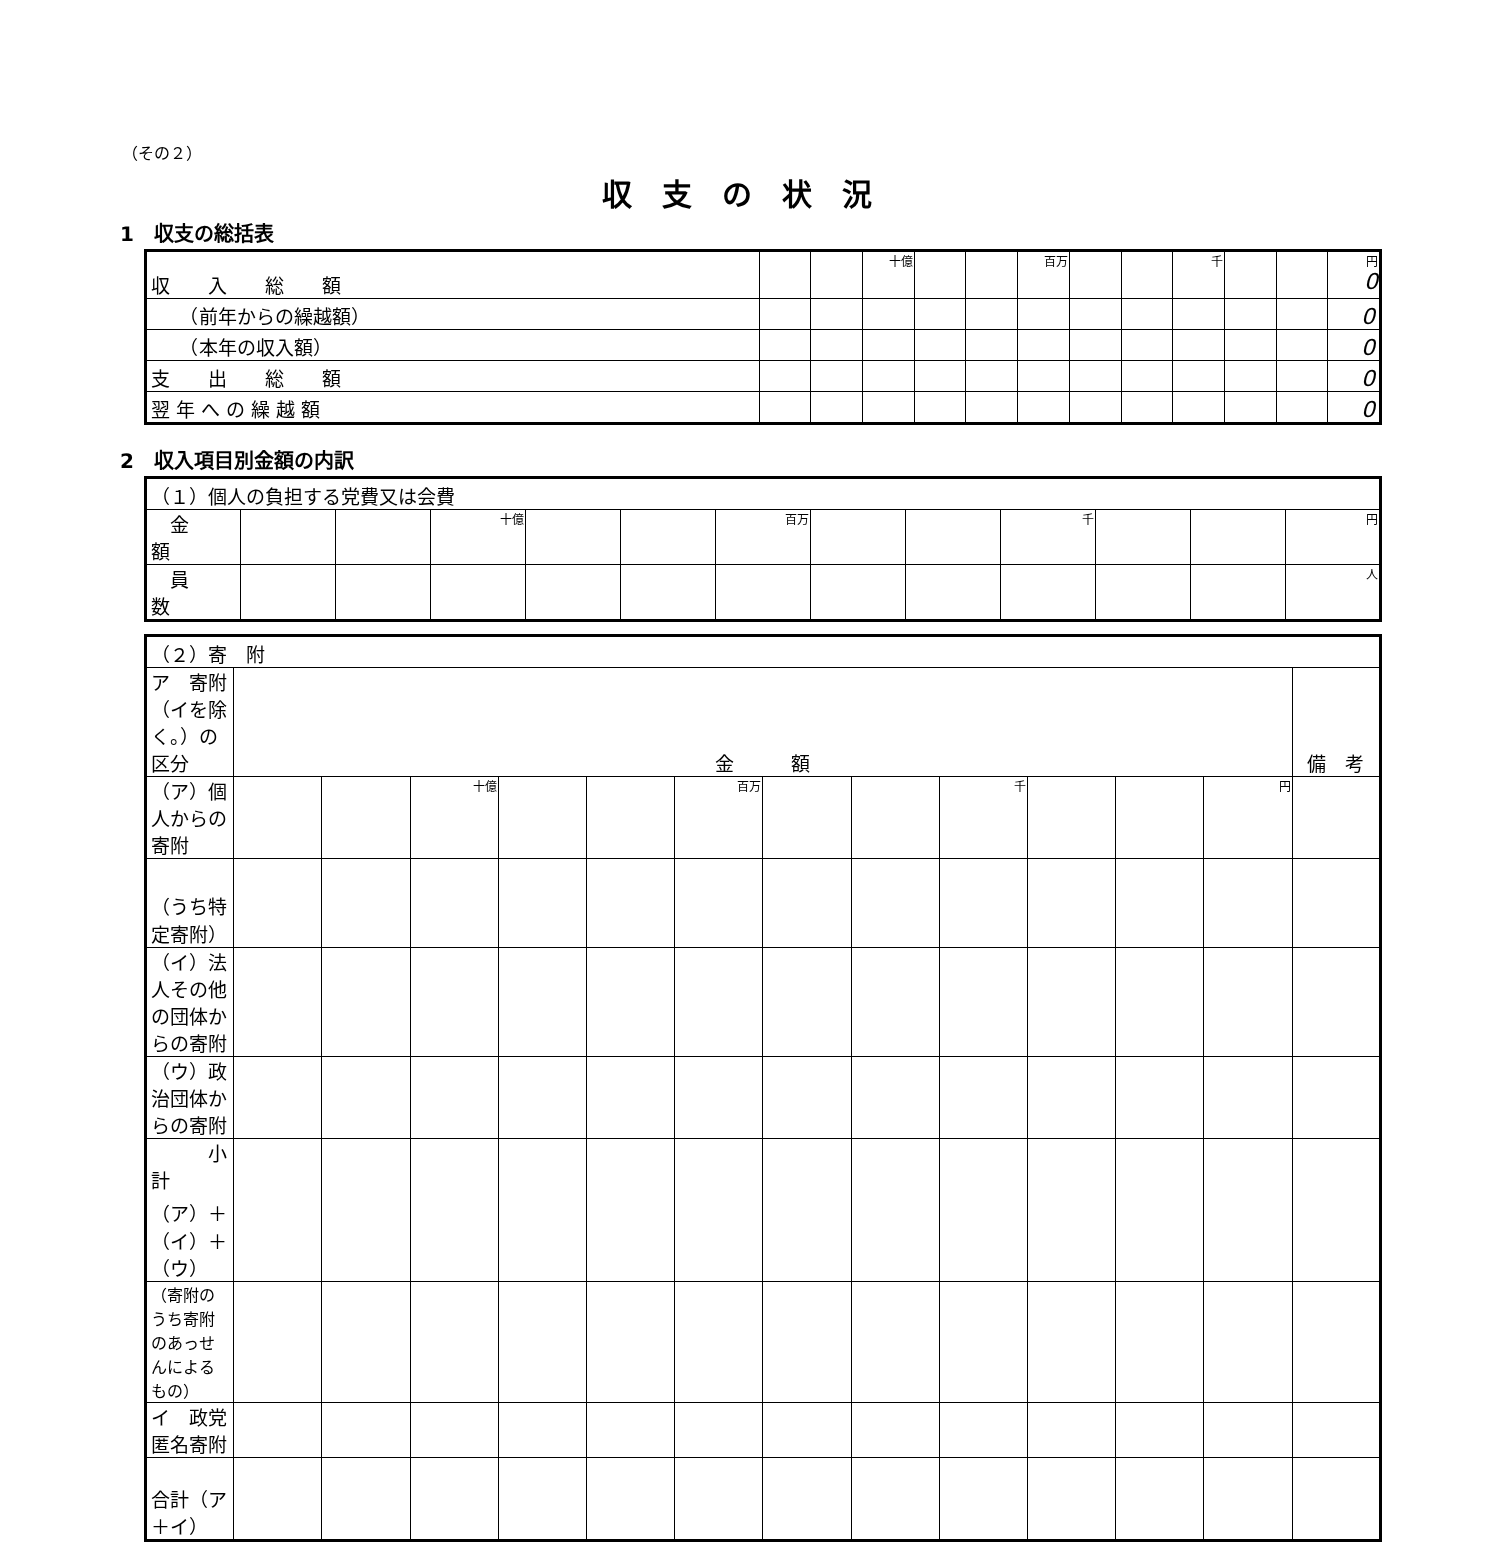（その２）
収支の状況
1　収支の総括表
| 収 入 総 額 | | | 十億 | | | 百万 | | | 千 | | | 円 0 |
| （前年からの繰越額） | | | | | | | | | | | | 0 |
| （本年の収入額） | | | | | | | | | | | | 0 |
| 支 出 総 額 | | | | | | | | | | | | 0 |
| 翌 年 へ の 繰 越 額 | | | | | | | | | | | | 0 |
2　収入項目別金額の内訳
| （１）個人の負担する党費又は会費 | | | | | | | | | | | | |
| 金 額 | | | 十億 | | | 百万 | | | 千 | | | 円 |
| 員 数 | | | | | | | | | | | | 人 |
| （２）寄 附 | | | | | | | | | | | | | |
| ア 寄附（イを除く。）の区分 | 金 額 | | | | | | | | | | | | 備 考 |
| （ア）個人からの寄附 | | | 十億 | | | 百万 | | | 千 | | | 円 | |
| （うち特定寄附） | | | | | | | | | | | | | |
| （イ）法人その他の団体からの寄附 | | | | | | | | | | | | | |
| （ウ）政治団体からの寄附 | | | | | | | | | | | | | |
| 小計 （ア）＋（イ）＋（ウ） | | | | | | | | | | | | | |
| （寄附のうち寄附のあっせんによるもの） | | | | | | | | | | | | | |
| イ 政党匿名寄附 | | | | | | | | | | | | | |
| 合計（ア＋イ） | | | | | | | | | | | | | |